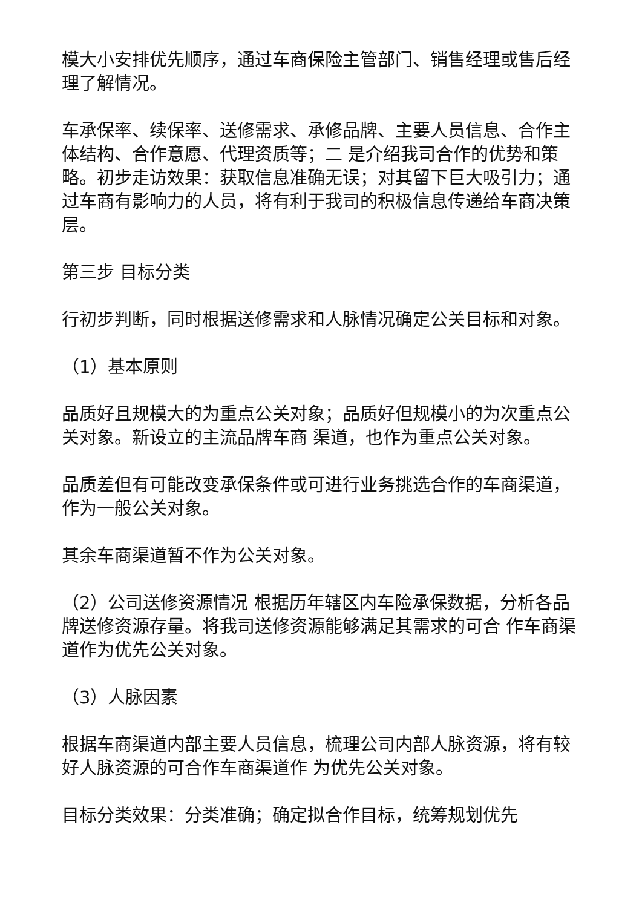模大小安排优先顺序，通过车商保险主管部门、销售经理或售后经理了解情况。
车承保率、续保率、送修需求、承修品牌、主要人员信息、合作主体结构、合作意愿、代理资质等；二 是介绍我司合作的优势和策略。初步走访效果：获取信息准确无误；对其留下巨大吸引力；通过车商有影响力的人员，将有利于我司的积极信息传递给车商决策层。
第三步 目标分类
行初步判断，同时根据送修需求和人脉情况确定公关目标和对象。
（1）基本原则
品质好且规模大的为重点公关对象；品质好但规模小的为次重点公关对象。新设立的主流品牌车商 渠道，也作为重点公关对象。
品质差但有可能改变承保条件或可进行业务挑选合作的车商渠道，作为一般公关对象。
其余车商渠道暂不作为公关对象。
（2）公司送修资源情况 根据历年辖区内车险承保数据，分析各品牌送修资源存量。将我司送修资源能够满足其需求的可合 作车商渠道作为优先公关对象。
（3）人脉因素
根据车商渠道内部主要人员信息，梳理公司内部人脉资源，将有较好人脉资源的可合作车商渠道作 为优先公关对象。
目标分类效果：分类准确；确定拟合作目标，统筹规划优先